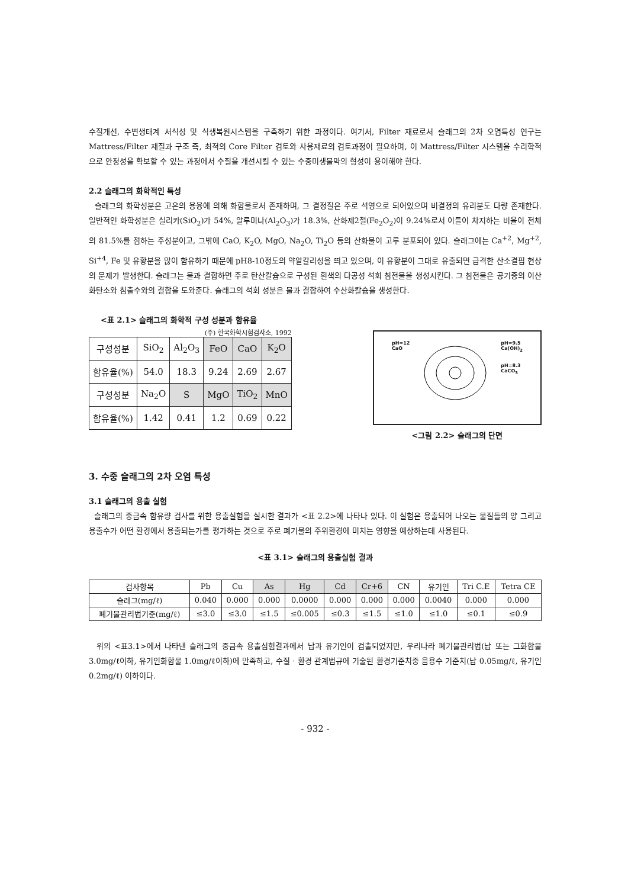수질개선, 수변생태계 서식성 및 식생복원시스템을 구축하기 위한 과정이다. 여기서, Filter 재료로서 슬래그의 2차 오염특성 연구는 Mattress/Filter 재질과 구조 즉, 최적의 Core Filter 검토와 사용재료의 검토과정이 필요하며, 이 Mattress/Filter 시스템을 수리학적으로 안정성을 확보할 수 있는 과정에서 수질을 개선시킬 수 있는 수중미생물막의 형성이 용이해야 한다.
2.2 슬래그의 화학적인 특성
슬래그의 화학성분은 고온의 용융에 의해 화합물로서 존재하며, 그 결정질은 주로 석영으로 되어있으며 비결정의 유리분도 다량 존재한다. 일반적인 화학성분은 실리카(SiO<sub>2</sub>)가 54%, 알루미나(Al<sub>2</sub>O<sub>3</sub>)가 18.3%, 산화제2철(Fe<sub>2</sub>O<sub>2</sub>)이 9.24%로서 이들이 차지하는 비율이 전체의 81.5%를 점하는 주성분이고, 그밖에 CaO, K<sub>2</sub>O, MgO, Na<sub>2</sub>O, Ti<sub>2</sub>O 등의 산화물이 고루 분포되어 있다. 슬래그에는 Ca<sup>+2</sup>, Mg<sup>+2</sup>, Si<sup>+4</sup>, Fe 및 유황분을 많이 함유하기 때문에 pH8-10정도의 약알칼리성을 띄고 있으며, 이 유황분이 그대로 유출되면 급격한 산소결핍 현상의 문제가 발생한다. 슬래그는 물과 결합하면 주로 탄산칼슘으로 구성된 흰색의 다공성 석회 침전물을 생성시킨다. 그 침전물은 공기중의 이산화탄소와 침출수와의 결합을 도와준다. 슬래그의 석회 성분은 물과 결합하여 수산화칼슘을 생성한다.
<표 2.1> 슬래그의 화학적 구성 성분과 함유율
(주) 한국화학시험검사소, 1992
| 구성성분 | SiO<sub>2</sub> | Al<sub>2</sub>O<sub>3</sub> | FeO | CaO | K<sub>2</sub>O |
| --- | --- | --- | --- | --- | --- |
| 함유율(%) | 54.0 | 18.3 | 9.24 | 2.69 | 2.67 |
| 구성성분 | Na<sub>2</sub>O | S | MgO | TiO<sub>2</sub> | MnO |
| 함유율(%) | 1.42 | 0.41 | 1.2 | 0.69 | 0.22 |
pH=12
CaO
pH=9.5
Ca(OH)<sub>2</sub>
pH=8.3
CaCO<sub>3</sub>
<그림 2.2> 슬래그의 단면
3. 수중 슬래그의 2차 오염 특성
3.1 슬래그의 용출 실험
슬래그의 중금속 함유량 검사를 위한 용출실험을 실시한 결과가 <표 2.2>에 나타나 있다. 이 실험은 용출되어 나오는 물질들의 양 그리고 용출수가 어떤 환경에서 용출되는가를 평가하는 것으로 주로 폐기물의 주위환경에 미치는 영향을 예상하는데 사용된다.
<표 3.1> 슬래그의 용출실험 결과
| 검사항목 | Pb | Cu | As | Hg | Cd | Cr+6 | CN | 유기인 | Tri C.E | Tetra CE |
| --- | --- | --- | --- | --- | --- | --- | --- | --- | --- | --- |
| 슬래그(mg/ℓ) | 0.040 | 0.000 | 0.000 | 0.0000 | 0.000 | 0.000 | 0.000 | 0.0040 | 0.000 | 0.000 |
| 폐기물관리법기준(mg/ℓ) | ≤3.0 | ≤3.0 | ≤1.5 | ≤0.005 | ≤0.3 | ≤1.5 | ≤1.0 | ≤1.0 | ≤0.1 | ≤0.9 |
위의 <표3.1>에서 나타낸 슬래그의 중금속 용출심험결과에서 납과 유기인이 검출되었지만, 우리나라 폐기물관리법(납 또는 그화합물 3.0mg/ℓ이하, 유기인화합물 1.0mg/ℓ이하)에 만족하고, 수질 · 환경 관계법규에 기술된 환경기준치중 음용수 기준치(납 0.05mg/ℓ, 유기인 0.2mg/ℓ) 이하이다.
- 932 -